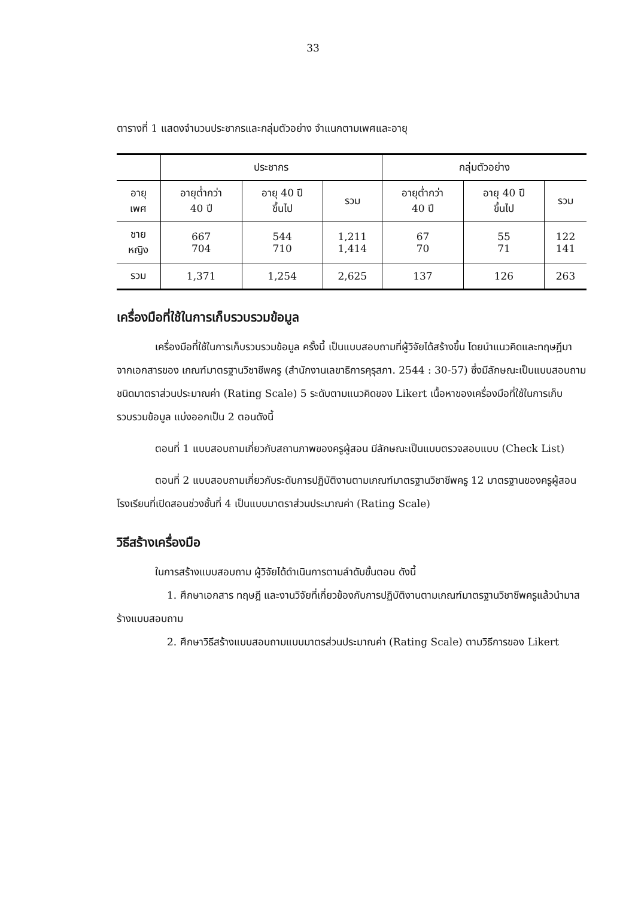33
ตารางที่ 1 แสดงจำนวนประชากรและกลุ่มตัวอย่าง จำแนกตามเพศและอายุ
| | ประชากร | | | กลุ่มตัวอย่าง | | |
| --- | --- | --- | --- | --- | --- | --- |
| อายุ เพศ | อายุต่ำกว่า 40 ปี | อายุ 40 ปี ขึ้นไป | รวม | อายุต่ำกว่า 40 ปี | อายุ 40 ปี ขึ้นไป | รวม |
| ชาย หญิง | 667 704 | 544 710 | 1,211 1,414 | 67 70 | 55 71 | 122 141 |
| รวม | 1,371 | 1,254 | 2,625 | 137 | 126 | 263 |
เครื่องมือที่ใช้ในการเก็บรวบรวมข้อมูล
เครื่องมือที่ใช้ในการเก็บรวบรวมข้อมูล ครั้งนี้ เป็นแบบสอบถามที่ผู้วิจัยได้สร้างขึ้น โดยนำแนวคิดและทฤษฎีมาจากเอกสารของ เกณฑ์มาตรฐานวิชาชีพครู (สำนักงานเลขาธิการคุรุสภา. 2544 : 30-57) ซึ่งมีลักษณะเป็นแบบสอบถามชนิดมาตราส่วนประมาณค่า (Rating Scale) 5 ระดับตามแนวคิดของ Likert เนื้อหาของเครื่องมือที่ใช้ในการเก็บรวบรวมข้อมูล แบ่งออกเป็น 2 ตอนดังนี้
ตอนที่ 1 แบบสอบถามเกี่ยวกับสถานภาพของครูผู้สอน มีลักษณะเป็นแบบตรวจสอบแบบ (Check List)
ตอนที่ 2 แบบสอบถามเกี่ยวกับระดับการปฏิบัติงานตามเกณฑ์มาตรฐานวิชาชีพครู 12 มาตรฐานของครูผู้สอนโรงเรียนที่เปิดสอนช่วงชั้นที่ 4 เป็นแบบมาตราส่วนประมาณค่า (Rating Scale)
วิธีสร้างเครื่องมือ
ในการสร้างแบบสอบถาม ผู้วิจัยได้ดำเนินการตามลำดับขั้นตอน ดังนี้
1. ศึกษาเอกสาร ทฤษฎี และงานวิจัยที่เกี่ยวข้องกับการปฏิบัติงานตามเกณฑ์มาตรฐานวิชาชีพครูแล้วนำมาสร้างแบบสอบถาม
2. ศึกษาวิธีสร้างแบบสอบถามแบบมาตรส่วนประมาณค่า (Rating Scale) ตามวิธีการของ Likert